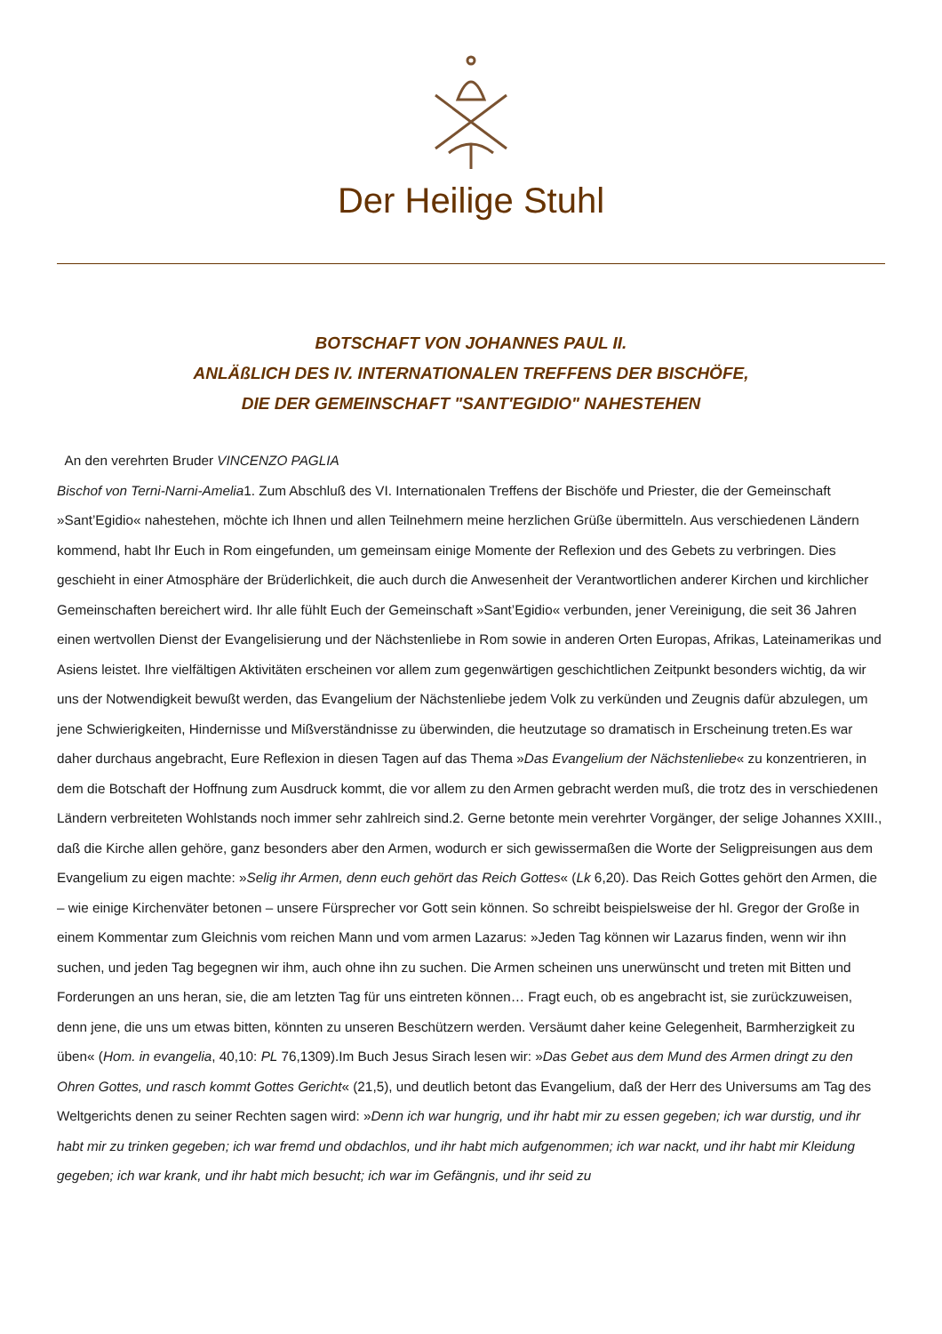Der Heilige Stuhl
BOTSCHAFT VON JOHANNES PAUL II.
ANLÄßLICH DES IV. INTERNATIONALEN TREFFENS DER BISCHÖFE,
DIE DER GEMEINSCHAFT "SANT'EGIDIO" NAHESTEHEN
An den verehrten Bruder VINCENZO PAGLIA
Bischof von Terni-Narni-Amelia1. Zum Abschluß des VI. Internationalen Treffens der Bischöfe und Priester, die der Gemeinschaft »Sant’Egidio« nahestehen, möchte ich Ihnen und allen Teilnehmern meine herzlichen Grüße übermitteln. Aus verschiedenen Ländern kommend, habt Ihr Euch in Rom eingefunden, um gemeinsam einige Momente der Reflexion und des Gebets zu verbringen. Dies geschieht in einer Atmosphäre der Brüderlichkeit, die auch durch die Anwesenheit der Verantwortlichen anderer Kirchen und kirchlicher Gemeinschaften bereichert wird. Ihr alle fühlt Euch der Gemeinschaft »Sant’Egidio« verbunden, jener Vereinigung, die seit 36 Jahren einen wertvollen Dienst der Evangelisierung und der Nächstenliebe in Rom sowie in anderen Orten Europas, Afrikas, Lateinamerikas und Asiens leistet. Ihre vielfältigen Aktivitäten erscheinen vor allem zum gegenwärtigen geschichtlichen Zeitpunkt besonders wichtig, da wir uns der Notwendigkeit bewußt werden, das Evangelium der Nächstenliebe jedem Volk zu verkünden und Zeugnis dafür abzulegen, um jene Schwierigkeiten, Hindernisse und Mißverständnisse zu überwinden, die heutzutage so dramatisch in Erscheinung treten.Es war daher durchaus angebracht, Eure Reflexion in diesen Tagen auf das Thema »Das Evangelium der Nächstenliebe« zu konzentrieren, in dem die Botschaft der Hoffnung zum Ausdruck kommt, die vor allem zu den Armen gebracht werden muß, die trotz des in verschiedenen Ländern verbreiteten Wohlstands noch immer sehr zahlreich sind.2. Gerne betonte mein verehrter Vorgänger, der selige Johannes XXIII., daß die Kirche allen gehöre, ganz besonders aber den Armen, wodurch er sich gewissermaßen die Worte der Seligpreisungen aus dem Evangelium zu eigen machte: »Selig ihr Armen, denn euch gehört das Reich Gottes« (Lk 6,20). Das Reich Gottes gehört den Armen, die – wie einige Kirchenväter betonen – unsere Fürsprecher vor Gott sein können. So schreibt beispielsweise der hl. Gregor der Große in einem Kommentar zum Gleichnis vom reichen Mann und vom armen Lazarus: »Jeden Tag können wir Lazarus finden, wenn wir ihn suchen, und jeden Tag begegnen wir ihm, auch ohne ihn zu suchen. Die Armen scheinen uns unerwünscht und treten mit Bitten und Forderungen an uns heran, sie, die am letzten Tag für uns eintreten können… Fragt euch, ob es angebracht ist, sie zurückzuweisen, denn jene, die uns um etwas bitten, könnten zu unseren Beschützern werden. Versäumt daher keine Gelegenheit, Barmherzigkeit zu üben« (Hom. in evangelia, 40,10: PL 76,1309).Im Buch Jesus Sirach lesen wir: »Das Gebet aus dem Mund des Armen dringt zu den Ohren Gottes, und rasch kommt Gottes Gericht« (21,5), und deutlich betont das Evangelium, daß der Herr des Universums am Tag des Weltgerichts denen zu seiner Rechten sagen wird: »Denn ich war hungrig, und ihr habt mir zu essen gegeben; ich war durstig, und ihr habt mir zu trinken gegeben; ich war fremd und obdachlos, und ihr habt mich aufgenommen; ich war nackt, und ihr habt mir Kleidung gegeben; ich war krank, und ihr habt mich besucht; ich war im Gefängnis, und ihr seid zu